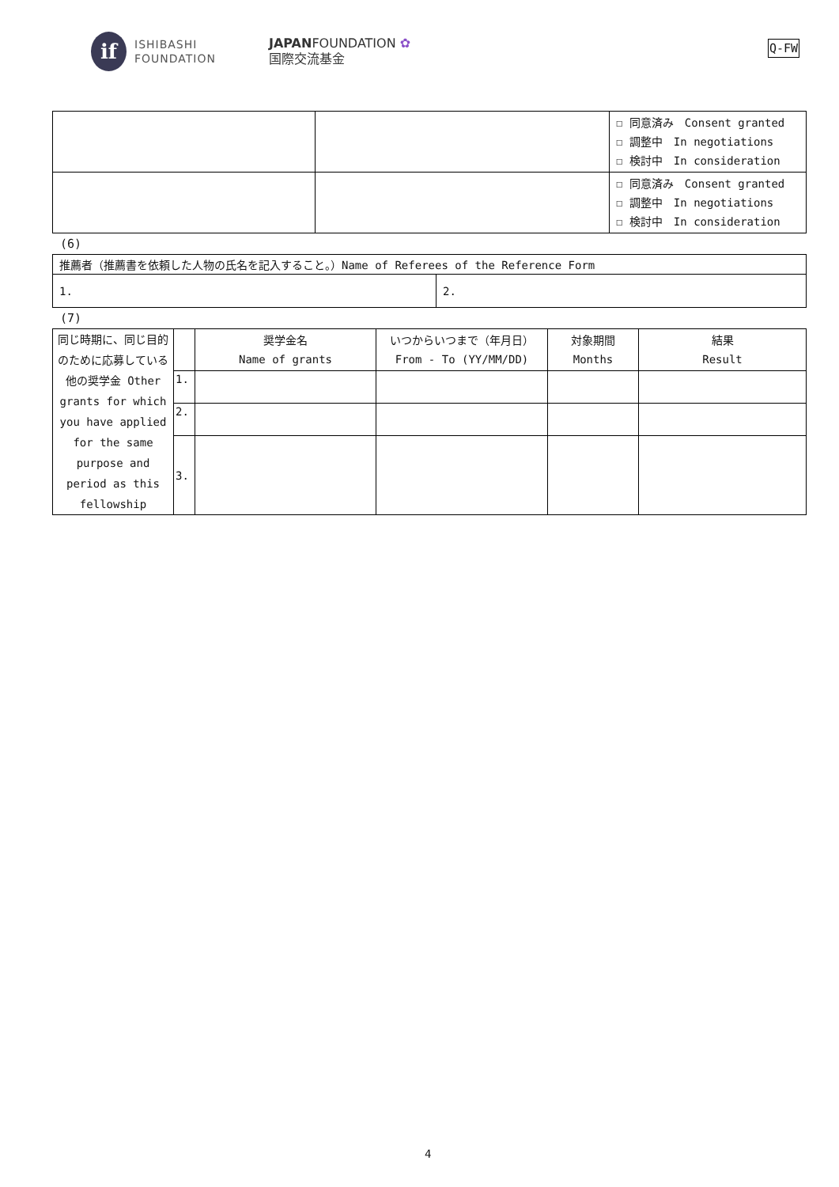if
ISHIBASHI
FOUNDATION
JAPANFOUNDATION ✿
国際交流基金
Q-FW
| | | ☐ 同意済み Consent granted ☐ 調整中 In negotiations ☐ 検討中 In consideration |
| | | ☐ 同意済み Consent granted ☐ 調整中 In negotiations ☐ 検討中 In consideration |
(6)
| 推薦者（推薦書を依頼した人物の氏名を記入すること。）Name of Referees of the Reference Form | |
| 1. | 2. |
(7)
| 同じ時期に、同じ目的のために応募している他の奨学金 Other grants for which you have applied for the same purpose and period as this fellowship | | 奨学金名 Name of grants | いつからいつまで（年月日） From - To (YY/MM/DD) | 対象期間 Months | 結果 Result |
| | 1. | | | | |
| | 2. | | | | |
| | 3. | | | | |
4